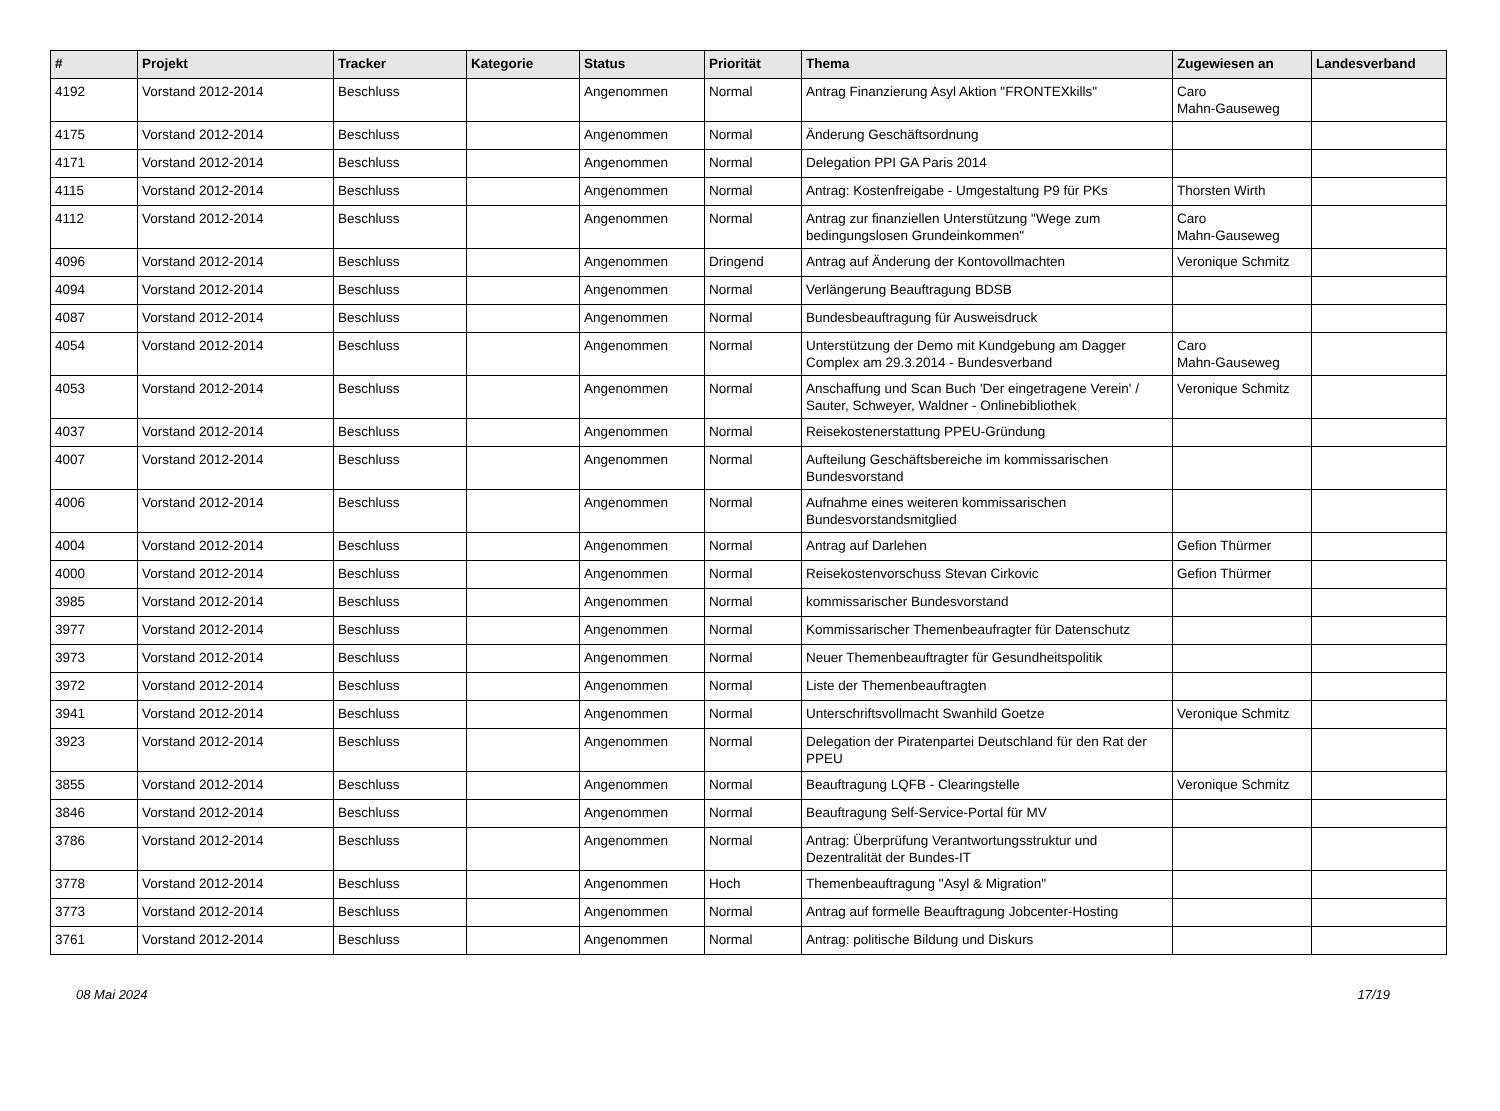| # | Projekt | Tracker | Kategorie | Status | Priorität | Thema | Zugewiesen an | Landesverband |
| --- | --- | --- | --- | --- | --- | --- | --- | --- |
| 4192 | Vorstand 2012-2014 | Beschluss | | Angenommen | Normal | Antrag Finanzierung Asyl Aktion "FRONTEXkills" | Caro Mahn-Gauseweg | |
| 4175 | Vorstand 2012-2014 | Beschluss | | Angenommen | Normal | Änderung Geschäftsordnung | | |
| 4171 | Vorstand 2012-2014 | Beschluss | | Angenommen | Normal | Delegation PPI GA Paris 2014 | | |
| 4115 | Vorstand 2012-2014 | Beschluss | | Angenommen | Normal | Antrag: Kostenfreigabe - Umgestaltung P9 für PKs | Thorsten Wirth | |
| 4112 | Vorstand 2012-2014 | Beschluss | | Angenommen | Normal | Antrag zur finanziellen Unterstützung "Wege zum bedingungslosen Grundeinkommen" | Caro Mahn-Gauseweg | |
| 4096 | Vorstand 2012-2014 | Beschluss | | Angenommen | Dringend | Antrag auf Änderung der Kontovollmachten | Veronique Schmitz | |
| 4094 | Vorstand 2012-2014 | Beschluss | | Angenommen | Normal | Verlängerung Beauftragung BDSB | | |
| 4087 | Vorstand 2012-2014 | Beschluss | | Angenommen | Normal | Bundesbeauftragung für Ausweisdruck | | |
| 4054 | Vorstand 2012-2014 | Beschluss | | Angenommen | Normal | Unterstützung der Demo mit Kundgebung am Dagger Complex am 29.3.2014 - Bundesverband | Caro Mahn-Gauseweg | |
| 4053 | Vorstand 2012-2014 | Beschluss | | Angenommen | Normal | Anschaffung und Scan Buch 'Der eingetragene Verein' / Sauter, Schweyer, Waldner - Onlinebibliothek | Veronique Schmitz | |
| 4037 | Vorstand 2012-2014 | Beschluss | | Angenommen | Normal | Reisekostenerstattung PPEU-Gründung | | |
| 4007 | Vorstand 2012-2014 | Beschluss | | Angenommen | Normal | Aufteilung Geschäftsbereiche im kommissarischen Bundesvorstand | | |
| 4006 | Vorstand 2012-2014 | Beschluss | | Angenommen | Normal | Aufnahme eines weiteren kommissarischen Bundesvorstandsmitglied | | |
| 4004 | Vorstand 2012-2014 | Beschluss | | Angenommen | Normal | Antrag auf Darlehen | Gefion Thürmer | |
| 4000 | Vorstand 2012-2014 | Beschluss | | Angenommen | Normal | Reisekostenvorschuss Stevan Cirkovic | Gefion Thürmer | |
| 3985 | Vorstand 2012-2014 | Beschluss | | Angenommen | Normal | kommissarischer Bundesvorstand | | |
| 3977 | Vorstand 2012-2014 | Beschluss | | Angenommen | Normal | Kommissarischer Themenbeaufragter für Datenschutz | | |
| 3973 | Vorstand 2012-2014 | Beschluss | | Angenommen | Normal | Neuer Themenbeauftragter für Gesundheitspolitik | | |
| 3972 | Vorstand 2012-2014 | Beschluss | | Angenommen | Normal | Liste der Themenbeauftragten | | |
| 3941 | Vorstand 2012-2014 | Beschluss | | Angenommen | Normal | Unterschriftsvollmacht Swanhild Goetze | Veronique Schmitz | |
| 3923 | Vorstand 2012-2014 | Beschluss | | Angenommen | Normal | Delegation der Piratenpartei Deutschland für den Rat der PPEU | | |
| 3855 | Vorstand 2012-2014 | Beschluss | | Angenommen | Normal | Beauftragung LQFB - Clearingstelle | Veronique Schmitz | |
| 3846 | Vorstand 2012-2014 | Beschluss | | Angenommen | Normal | Beauftragung Self-Service-Portal für MV | | |
| 3786 | Vorstand 2012-2014 | Beschluss | | Angenommen | Normal | Antrag: Überprüfung Verantwortungsstruktur und Dezentralität der Bundes-IT | | |
| 3778 | Vorstand 2012-2014 | Beschluss | | Angenommen | Hoch | Themenbeauftragung "Asyl & Migration" | | |
| 3773 | Vorstand 2012-2014 | Beschluss | | Angenommen | Normal | Antrag auf formelle Beauftragung Jobcenter-Hosting | | |
| 3761 | Vorstand 2012-2014 | Beschluss | | Angenommen | Normal | Antrag: politische Bildung und Diskurs | | |
08 Mai 2024 17/19